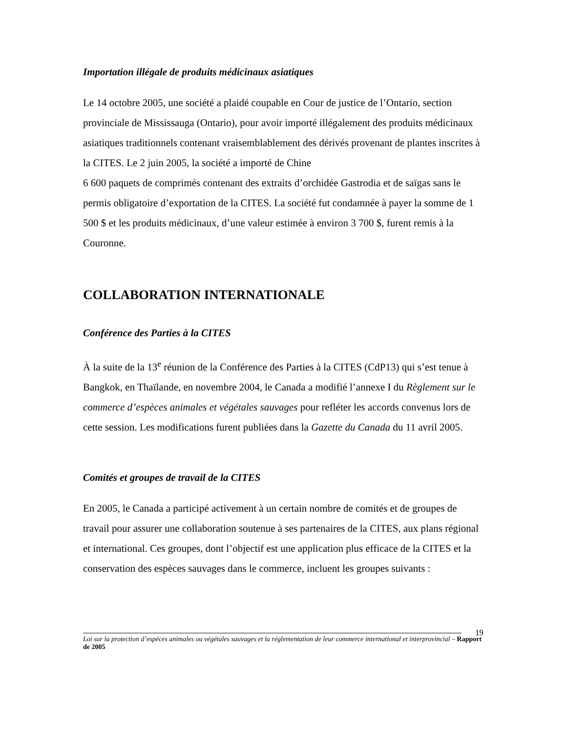Importation illégale de produits médicinaux asiatiques
Le 14 octobre 2005, une société a plaidé coupable en Cour de justice de l’Ontario, section provinciale de Mississauga (Ontario), pour avoir importé illégalement des produits médicinaux asiatiques traditionnels contenant vraisemblablement des dérivés provenant de plantes inscrites à la CITES. Le 2 juin 2005, la société a importé de Chine
6 600 paquets de comprimés contenant des extraits d’orchidée Gastrodia et de saïgas sans le permis obligatoire d’exportation de la CITES. La société fut condamnée à payer la somme de 1 500 $ et les produits médicinaux, d’une valeur estimée à environ 3 700 $, furent remis à la Couronne.
COLLABORATION INTERNATIONALE
Conférence des Parties à la CITES
À la suite de la 13<sup>e</sup> réunion de la Conférence des Parties à la CITES (CdP13) qui s’est tenue à Bangkok, en Thaïlande, en novembre 2004, le Canada a modifié l’annexe I du Règlement sur le commerce d’espèces animales et végétales sauvages pour refléter les accords convenus lors de cette session. Les modifications furent publiées dans la Gazette du Canada du 11 avril 2005.
Comités et groupes de travail de la CITES
En 2005, le Canada a participé activement à un certain nombre de comités et de groupes de travail pour assurer une collaboration soutenue à ses partenaires de la CITES, aux plans régional et international. Ces groupes, dont l’objectif est une application plus efficace de la CITES et la conservation des espèces sauvages dans le commerce, incluent les groupes suivants :
19
Loi sur la protection d’espèces animales ou végétales sauvages et la réglementation de leur commerce international et interprovincial – Rapport de 2005